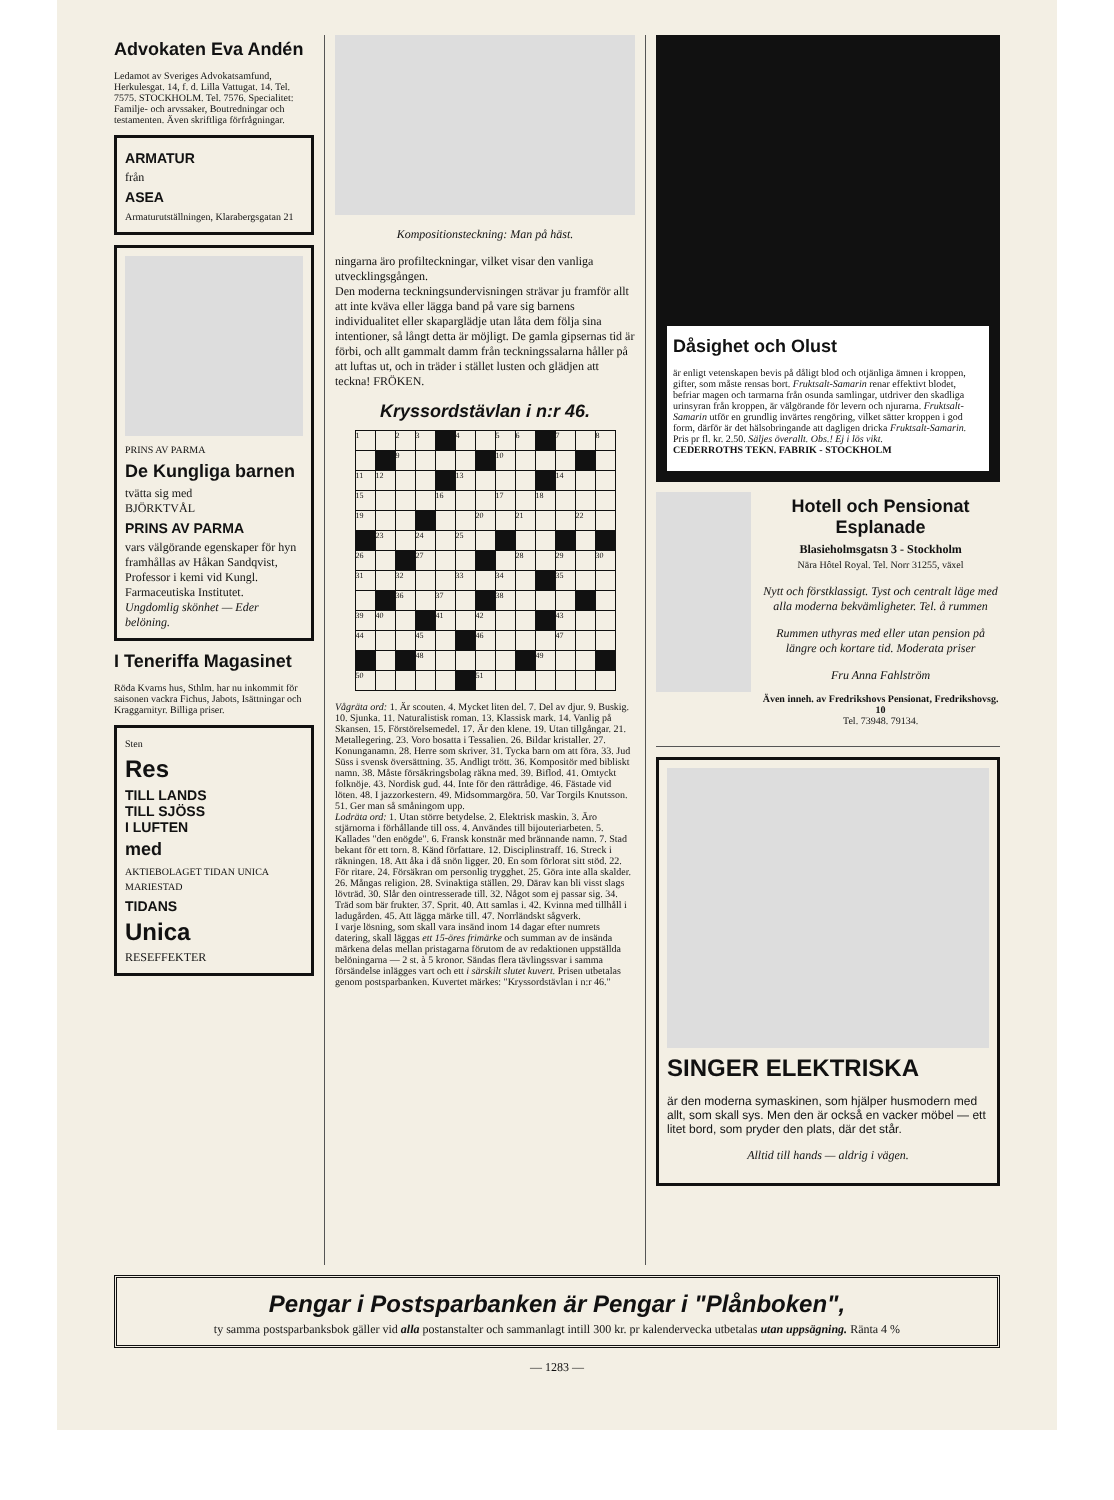Advokaten Eva Andén
Ledamot av Sveriges Advokatsamfund, Herkulesgat. 14, f. d. Lilla Vattugat. 14. Tel. 7575. STOCKHOLM. Tel. 7576. Specialitet: Familje- och arvssaker, Boutredningar och testamenten. Även skriftliga förfrågningar.
ARMATUR
från
ASEA
Armaturutställningen, Klarabergsgatan 21
PRINS AV PARMA
De Kungliga barnen
tvätta sig med
BJÖRKTVÅL
PRINS AV PARMA
vars välgörande egenskaper för hyn framhållas av Håkan Sandqvist, Professor i kemi vid Kungl. Farmaceutiska Institutet.
Ungdomlig skönhet — Eder belöning.
I Teneriffa Magasinet
Röda Kvarns hus, Sthlm. har nu inkommit för saisonen vackra Fichus, Jabots, Isättningar och Kraggarnityr. Billiga priser.
Sten
Res
TILL LANDS
TILL SJÖSS
I LUFTEN
med
AKTIEBOLAGET TIDAN UNICA MARIESTAD
TIDANS
Unica
RESEFFEKTER
Kompositionsteckning: Man på häst.
ningarna äro profilteckningar, vilket visar den vanliga utvecklingsgången.
Den moderna teckningsundervisningen strävar ju framför allt att inte kväva eller lägga band på vare sig barnens individualitet eller skaparglädje utan låta dem följa sina intentioner, så långt detta är möjligt. De gamla gipsernas tid är förbi, och allt gammalt damm från teckningssalarna håller på att luftas ut, och in träder i stället lusten och glädjen att teckna! FRÖKEN.
Kryssordstävlan i n:r 46.
| 1 | | 2 | 3 | | 4 | | 5 | 6 | | 7 | | 8 |
| | | 9 | | | | | 10 | | | | | |
| 11 | 12 | | | | 13 | | | | | 14 | | |
| 15 | | | | 16 | | | 17 | | 18 | | | |
| 19 | | | | | | 20 | | 21 | | | 22 | |
| | 23 | | 24 | | 25 | | | | | | | |
| 26 | | | 27 | | | | | 28 | | 29 | | 30 |
| 31 | | 32 | | | 33 | | 34 | | | 35 | | |
| | | 36 | | 37 | | | 38 | | | | | |
| 39 | 40 | | | 41 | | 42 | | | | 43 | | |
| 44 | | | 45 | | | 46 | | | | 47 | | |
| | | | 48 | | | | | | 49 | | | |
| 50 | | | | | | 51 | | | | | | |
Vågräta ord: 1. Är scouten. 4. Mycket liten del. 7. Del av djur. 9. Buskig. 10. Sjunka. 11. Naturalistisk roman. 13. Klassisk mark. 14. Vanlig på Skansen. 15. Förstörelsemedel. 17. Är den klene. 19. Utan tillgångar. 21. Metallegering. 23. Voro bosatta i Tessalien. 26. Bildar kristaller. 27. Konunganamn. 28. Herre som skriver. 31. Tycka barn om att föra. 33. Jud Süss i svensk översättning. 35. Andligt trött. 36. Kompositör med bibliskt namn. 38. Måste försäkringsbolag räkna med. 39. Biflod. 41. Omtyckt folknöje. 43. Nordisk gud. 44. Inte för den rättrådige. 46. Fästade vid löten. 48. I jazzorkestern. 49. Midsommargöra. 50. Var Torgils Knutsson. 51. Ger man så småningom upp.
Lodräta ord: 1. Utan större betydelse. 2. Elektrisk maskin. 3. Äro stjärnorna i förhållande till oss. 4. Användes till bijouteriarbeten. 5. Kallades "den enögde". 6. Fransk konstnär med brännande namn. 7. Stad bekant för ett torn. 8. Känd författare. 12. Disciplinstraff. 16. Streck i räkningen. 18. Att åka i då snön ligger. 20. En som förlorat sitt stöd. 22. För ritare. 24. Försäkran om personlig trygghet. 25. Göra inte alla skalder. 26. Mångas religion. 28. Svinaktiga ställen. 29. Därav kan bli visst slags lövträd. 30. Slår den ointresserade till. 32. Något som ej passar sig. 34. Träd som bär frukter. 37. Sprit. 40. Att samlas i. 42. Kvinna med tillhåll i ladugården. 45. Att lägga märke till. 47. Norrländskt sågverk.
I varje lösning, som skall vara insänd inom 14 dagar efter numrets datering, skall läggas ett 15-öres frimärke och summan av de insända märkena delas mellan pristagarna förutom de av redaktionen uppställda belöningarna — 2 st. à 5 kronor. Sändas flera tävlingssvar i samma försändelse inlägges vart och ett i särskilt slutet kuvert. Prisen utbetalas genom postsparbanken. Kuvertet märkes: "Kryssordstävlan i n:r 46."
Dåsighet och Olust
är enligt vetenskapen bevis på dåligt blod och otjänliga ämnen i kroppen, gifter, som måste rensas bort. Fruktsalt-Samarin renar effektivt blodet, befriar magen och tarmarna från osunda samlingar, utdriver den skadliga urinsyran från kroppen, är välgörande för levern och njurarna. Fruktsalt-Samarin utför en grundlig invärtes rengöring, vilket sätter kroppen i god form, därför är det hälsobringande att dagligen dricka Fruktsalt-Samarin. Pris pr fl. kr. 2.50. Säljes överallt. Obs.! Ej i lös vikt.
CEDERROTHS TEKN. FABRIK - STOCKHOLM
Hotell och Pensionat Esplanade
Blasieholmsgatsn 3 - Stockholm
Nära Hôtel Royal. Tel. Norr 31255, växel
Nytt och förstklassigt. Tyst och centralt läge med alla moderna bekvämligheter. Tel. å rummen
Rummen uthyras med eller utan pension på längre och kortare tid. Moderata priser
Fru Anna Fahlström
Även inneh. av Fredrikshovs Pensionat, Fredrikshovsg. 10
Tel. 73948. 79134.
SINGER ELEKTRISKA
är den moderna symaskinen, som hjälper husmodern med allt, som skall sys. Men den är också en vacker möbel — ett litet bord, som pryder den plats, där det står.
Alltid till hands — aldrig i vägen.
Pengar i Postsparbanken är Pengar i "Plånboken",
ty samma postsparbanksbok gäller vid alla postanstalter och sammanlagt intill 300 kr. pr kalendervecka utbetalas utan uppsägning. Ränta 4 %
— 1283 —